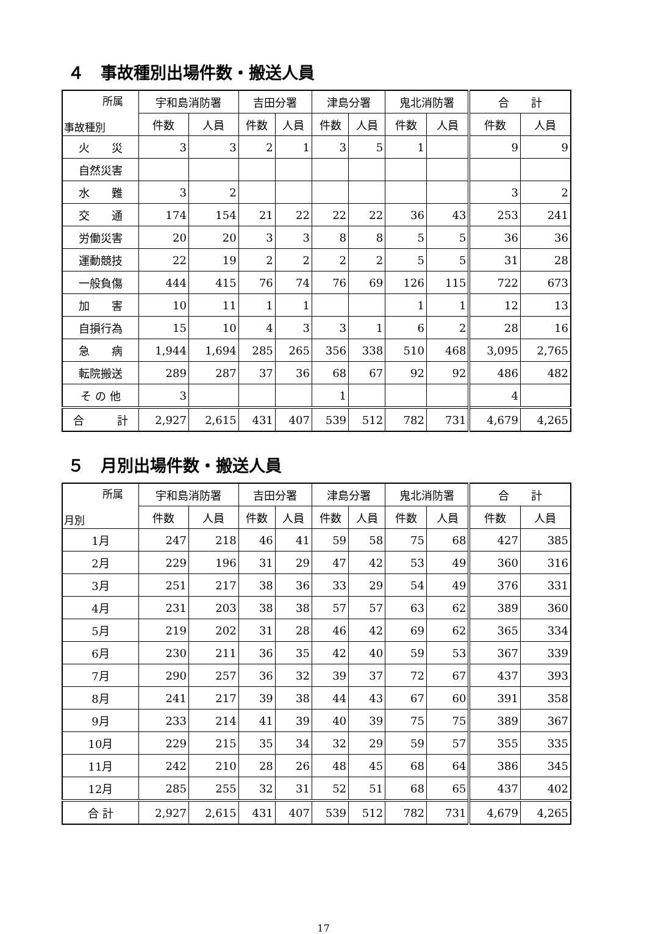４　事故種別出場件数・搬送人員
| 所属 事故種別 | 宇和島消防署 | | 吉田分署 | | 津島分署 | | 鬼北消防署 | | 合 計 | |
| --- | --- | --- | --- | --- | --- | --- | --- | --- | --- | --- |
| | 件数 | 人員 | 件数 | 人員 | 件数 | 人員 | 件数 | 人員 | 件数 | 人員 |
| 火 災 | 3 | 3 | 2 | 1 | 3 | 5 | 1 | | 9 | 9 |
| 自然災害 | | | | | | | | | | |
| 水 難 | 3 | 2 | | | | | | | 3 | 2 |
| 交 通 | 174 | 154 | 21 | 22 | 22 | 22 | 36 | 43 | 253 | 241 |
| 労働災害 | 20 | 20 | 3 | 3 | 8 | 8 | 5 | 5 | 36 | 36 |
| 運動競技 | 22 | 19 | 2 | 2 | 2 | 2 | 5 | 5 | 31 | 28 |
| 一般負傷 | 444 | 415 | 76 | 74 | 76 | 69 | 126 | 115 | 722 | 673 |
| 加 害 | 10 | 11 | 1 | 1 | | | 1 | 1 | 12 | 13 |
| 自損行為 | 15 | 10 | 4 | 3 | 3 | 1 | 6 | 2 | 28 | 16 |
| 急 病 | 1,944 | 1,694 | 285 | 265 | 356 | 338 | 510 | 468 | 3,095 | 2,765 |
| 転院搬送 | 289 | 287 | 37 | 36 | 68 | 67 | 92 | 92 | 486 | 482 |
| そ の 他 | 3 | | | | 1 | | | | 4 | |
| 合 計 | 2,927 | 2,615 | 431 | 407 | 539 | 512 | 782 | 731 | 4,679 | 4,265 |
５　月別出場件数・搬送人員
| 所属 月別 | 宇和島消防署 | | 吉田分署 | | 津島分署 | | 鬼北消防署 | | 合 計 | |
| --- | --- | --- | --- | --- | --- | --- | --- | --- | --- | --- |
| | 件数 | 人員 | 件数 | 人員 | 件数 | 人員 | 件数 | 人員 | 件数 | 人員 |
| 1月 | 247 | 218 | 46 | 41 | 59 | 58 | 75 | 68 | 427 | 385 |
| 2月 | 229 | 196 | 31 | 29 | 47 | 42 | 53 | 49 | 360 | 316 |
| 3月 | 251 | 217 | 38 | 36 | 33 | 29 | 54 | 49 | 376 | 331 |
| 4月 | 231 | 203 | 38 | 38 | 57 | 57 | 63 | 62 | 389 | 360 |
| 5月 | 219 | 202 | 31 | 28 | 46 | 42 | 69 | 62 | 365 | 334 |
| 6月 | 230 | 211 | 36 | 35 | 42 | 40 | 59 | 53 | 367 | 339 |
| 7月 | 290 | 257 | 36 | 32 | 39 | 37 | 72 | 67 | 437 | 393 |
| 8月 | 241 | 217 | 39 | 38 | 44 | 43 | 67 | 60 | 391 | 358 |
| 9月 | 233 | 214 | 41 | 39 | 40 | 39 | 75 | 75 | 389 | 367 |
| 10月 | 229 | 215 | 35 | 34 | 32 | 29 | 59 | 57 | 355 | 335 |
| 11月 | 242 | 210 | 28 | 26 | 48 | 45 | 68 | 64 | 386 | 345 |
| 12月 | 285 | 255 | 32 | 31 | 52 | 51 | 68 | 65 | 437 | 402 |
| 合 計 | 2,927 | 2,615 | 431 | 407 | 539 | 512 | 782 | 731 | 4,679 | 4,265 |
17